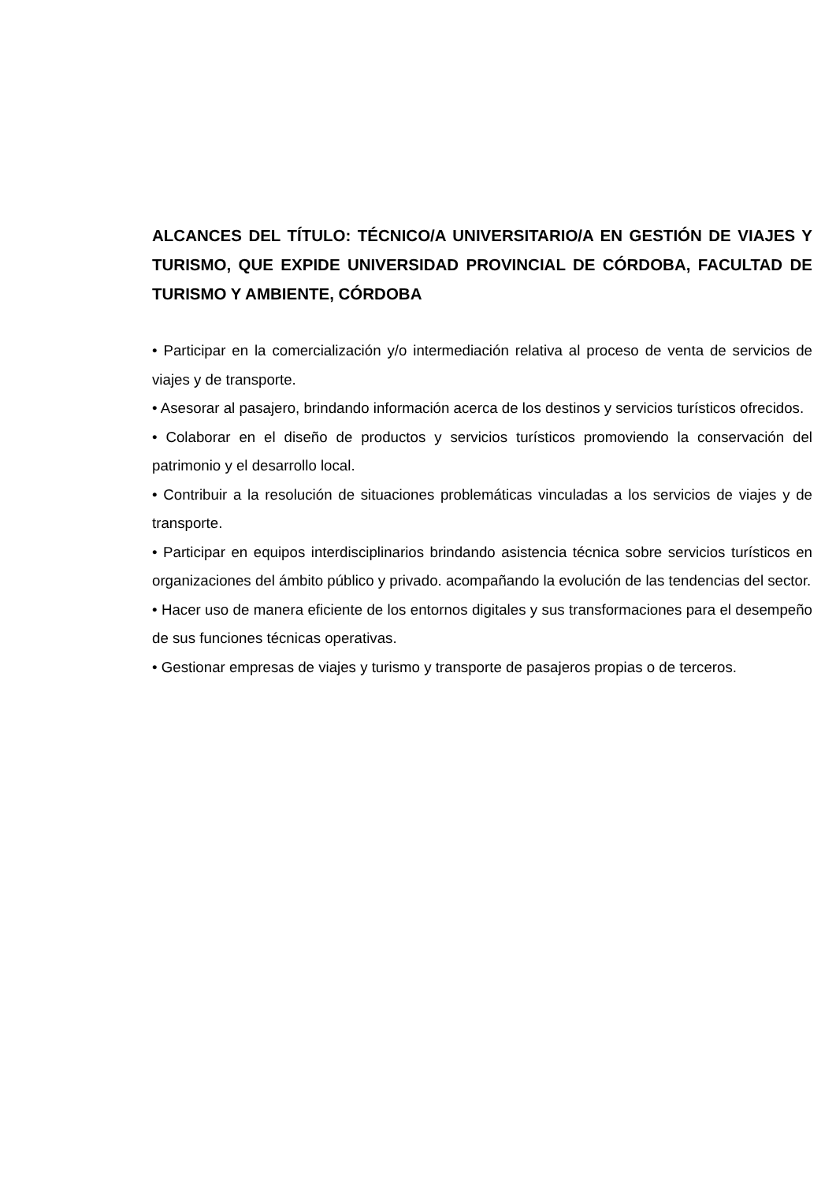ALCANCES DEL TÍTULO: TÉCNICO/A UNIVERSITARIO/A EN GESTIÓN DE VIAJES Y TURISMO, QUE EXPIDE UNIVERSIDAD PROVINCIAL DE CÓRDOBA, FACULTAD DE TURISMO Y AMBIENTE, CÓRDOBA
• Participar en la comercialización y/o intermediación relativa al proceso de venta de servicios de viajes y de transporte.
• Asesorar al pasajero, brindando información acerca de los destinos y servicios turísticos ofrecidos.
• Colaborar en el diseño de productos y servicios turísticos promoviendo la conservación del patrimonio y el desarrollo local.
• Contribuir a la resolución de situaciones problemáticas vinculadas a los servicios de viajes y de transporte.
• Participar en equipos interdisciplinarios brindando asistencia técnica sobre servicios turísticos en organizaciones del ámbito público y privado. acompañando la evolución de las tendencias del sector.
• Hacer uso de manera eficiente de los entornos digitales y sus transformaciones para el desempeño de sus funciones técnicas operativas.
• Gestionar empresas de viajes y turismo y transporte de pasajeros propias o de terceros.